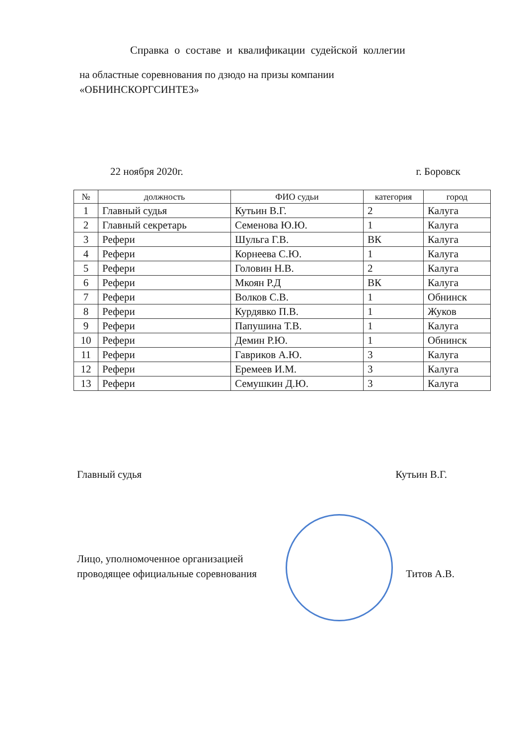Справка о составе и квалификации судейской коллегии
на областные соревнования по дзюдо на призы компании
«ОБНИНСКОРГСИНТЕЗ»
22 ноября 2020г. г. Боровск
| № | должность | ФИО судьи | категория | город |
| --- | --- | --- | --- | --- |
| 1 | Главный судья | Кутьин В.Г. | 2 | Калуга |
| 2 | Главный секретарь | Семенова Ю.Ю. | 1 | Калуга |
| 3 | Рефери | Шульга Г.В. | ВК | Калуга |
| 4 | Рефери | Корнеева С.Ю. | 1 | Калуга |
| 5 | Рефери | Головин Н.В. | 2 | Калуга |
| 6 | Рефери | Мкоян Р.Д | ВК | Калуга |
| 7 | Рефери | Волков С.В. | 1 | Обнинск |
| 8 | Рефери | Курдявко П.В. | 1 | Жуков |
| 9 | Рефери | Папушина Т.В. | 1 | Калуга |
| 10 | Рефери | Демин Р.Ю. | 1 | Обнинск |
| 11 | Рефери | Гавриков А.Ю. | 3 | Калуга |
| 12 | Рефери | Еремеев И.М. | 3 | Калуга |
| 13 | Рефери | Семушкин Д.Ю. | 3 | Калуга |
Главный судья Кутьин В.Г.
Лицо, уполномоченное организацией
проводящее официальные соревнования Титов А.В.